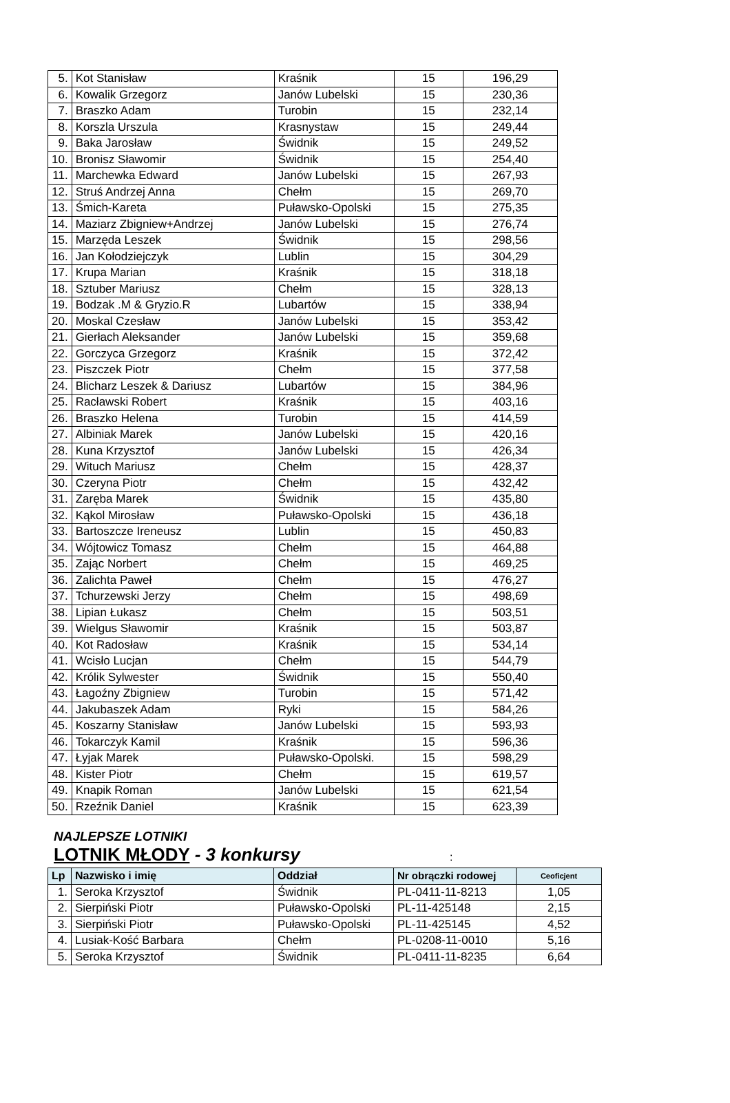| 5. | Kot Stanisław | Kraśnik | 15 | 196,29 |
| 6. | Kowalik Grzegorz | Janów Lubelski | 15 | 230,36 |
| 7. | Braszko Adam | Turobin | 15 | 232,14 |
| 8. | Korszla Urszula | Krasnystaw | 15 | 249,44 |
| 9. | Baka Jarosław | Świdnik | 15 | 249,52 |
| 10. | Bronisz Sławomir | Świdnik | 15 | 254,40 |
| 11. | Marchewka Edward | Janów Lubelski | 15 | 267,93 |
| 12. | Struś Andrzej Anna | Chełm | 15 | 269,70 |
| 13. | Śmich-Kareta | Puławsko-Opolski | 15 | 275,35 |
| 14. | Maziarz Zbigniew+Andrzej | Janów Lubelski | 15 | 276,74 |
| 15. | Marzęda Leszek | Świdnik | 15 | 298,56 |
| 16. | Jan Kołodziejczyk | Lublin | 15 | 304,29 |
| 17. | Krupa Marian | Kraśnik | 15 | 318,18 |
| 18. | Sztuber Mariusz | Chełm | 15 | 328,13 |
| 19. | Bodzak .M & Gryzio.R | Lubartów | 15 | 338,94 |
| 20. | Moskal Czesław | Janów Lubelski | 15 | 353,42 |
| 21. | Gierłach Aleksander | Janów Lubelski | 15 | 359,68 |
| 22. | Gorczyca Grzegorz | Kraśnik | 15 | 372,42 |
| 23. | Piszczek Piotr | Chełm | 15 | 377,58 |
| 24. | Blicharz Leszek & Dariusz | Lubartów | 15 | 384,96 |
| 25. | Racławski Robert | Kraśnik | 15 | 403,16 |
| 26. | Braszko Helena | Turobin | 15 | 414,59 |
| 27. | Albiniak Marek | Janów Lubelski | 15 | 420,16 |
| 28. | Kuna Krzysztof | Janów Lubelski | 15 | 426,34 |
| 29. | Wituch Mariusz | Chełm | 15 | 428,37 |
| 30. | Czeryna Piotr | Chełm | 15 | 432,42 |
| 31. | Zaręba Marek | Świdnik | 15 | 435,80 |
| 32. | Kąkol Mirosław | Puławsko-Opolski | 15 | 436,18 |
| 33. | Bartoszcze Ireneusz | Lublin | 15 | 450,83 |
| 34. | Wójtowicz Tomasz | Chełm | 15 | 464,88 |
| 35. | Zając Norbert | Chełm | 15 | 469,25 |
| 36. | Zalichta Paweł | Chełm | 15 | 476,27 |
| 37. | Tchurzewski Jerzy | Chełm | 15 | 498,69 |
| 38. | Lipian Łukasz | Chełm | 15 | 503,51 |
| 39. | Wielgus Sławomir | Kraśnik | 15 | 503,87 |
| 40. | Kot Radosław | Kraśnik | 15 | 534,14 |
| 41. | Wcisło Lucjan | Chełm | 15 | 544,79 |
| 42. | Królik Sylwester | Świdnik | 15 | 550,40 |
| 43. | Łagoźny Zbigniew | Turobin | 15 | 571,42 |
| 44. | Jakubaszek Adam | Ryki | 15 | 584,26 |
| 45. | Koszarny Stanisław | Janów Lubelski | 15 | 593,93 |
| 46. | Tokarczyk Kamil | Kraśnik | 15 | 596,36 |
| 47. | Łyjak Marek | Puławsko-Opolski. | 15 | 598,29 |
| 48. | Kister Piotr | Chełm | 15 | 619,57 |
| 49. | Knapik Roman | Janów Lubelski | 15 | 621,54 |
| 50. | Rzeźnik Daniel | Kraśnik | 15 | 623,39 |
NAJLEPSZE LOTNIKI
LOTNIK MŁODY - 3 konkursy :
| Lp | Nazwisko i imię | Oddział | Nr obrączki rodowej | Ceoficjent |
| --- | --- | --- | --- | --- |
| 1. | Seroka Krzysztof | Świdnik | PL-0411-11-8213 | 1,05 |
| 2. | Sierpiński Piotr | Puławsko-Opolski | PL-11-425148 | 2,15 |
| 3. | Sierpiński Piotr | Puławsko-Opolski | PL-11-425145 | 4,52 |
| 4. | Lusiak-Kość Barbara | Chełm | PL-0208-11-0010 | 5,16 |
| 5. | Seroka Krzysztof | Świdnik | PL-0411-11-8235 | 6,64 |